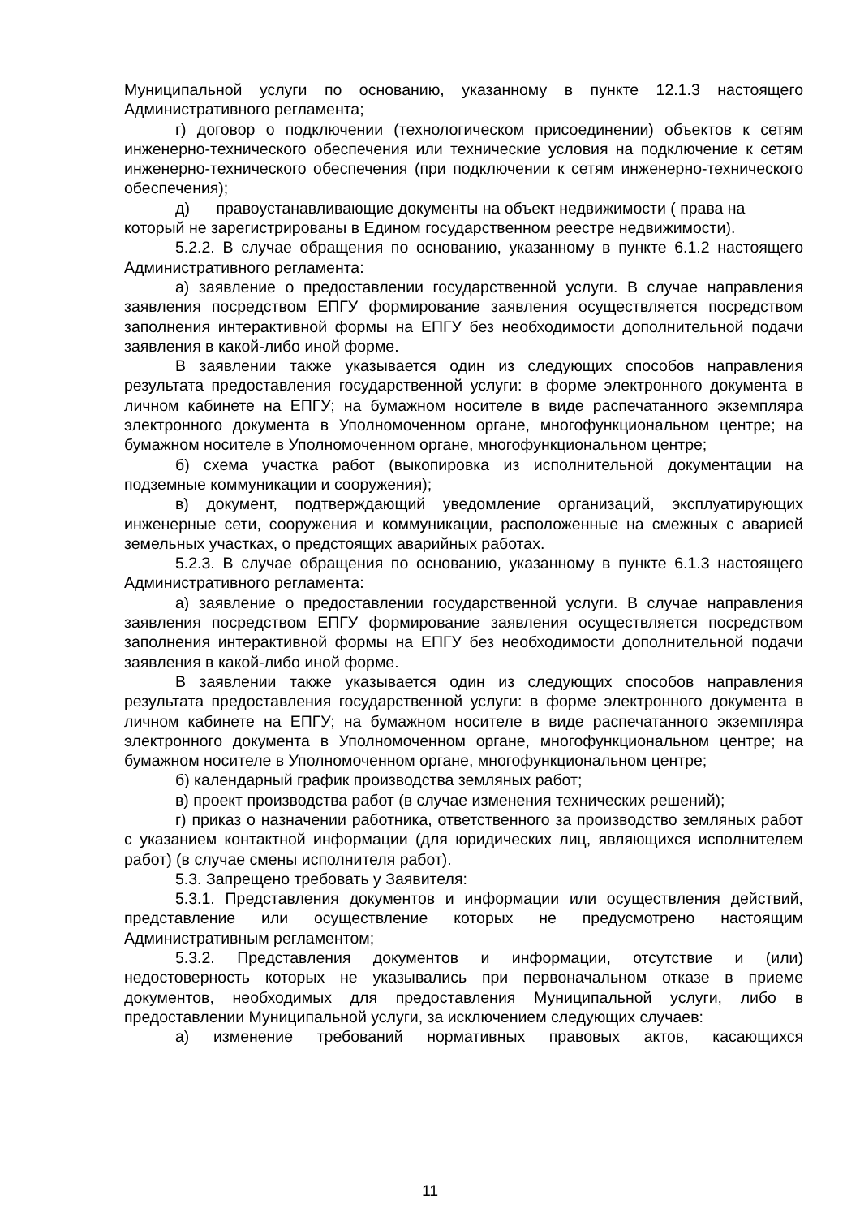Муниципальной услуги по основанию, указанному в пункте 12.1.3 настоящего Административного регламента;
г) договор о подключении (технологическом присоединении) объектов к сетям инженерно-технического обеспечения или технические условия на подключение к сетям инженерно-технического обеспечения (при подключении к сетям инженерно-технического обеспечения);
д) правоустанавливающие документы на объект недвижимости ( права на который не зарегистрированы в Едином государственном реестре недвижимости).
5.2.2. В случае обращения по основанию, указанному в пункте 6.1.2 настоящего Административного регламента:
а) заявление о предоставлении государственной услуги. В случае направления заявления посредством ЕПГУ формирование заявления осуществляется посредством заполнения интерактивной формы на ЕПГУ без необходимости дополнительной подачи заявления в какой-либо иной форме.
В заявлении также указывается один из следующих способов направления результата предоставления государственной услуги: в форме электронного документа в личном кабинете на ЕПГУ; на бумажном носителе в виде распечатанного экземпляра электронного документа в Уполномоченном органе, многофункциональном центре; на бумажном носителе в Уполномоченном органе, многофункциональном центре;
б) схема участка работ (выкопировка из исполнительной документации на подземные коммуникации и сооружения);
в) документ, подтверждающий уведомление организаций, эксплуатирующих инженерные сети, сооружения и коммуникации, расположенные на смежных с аварией земельных участках, о предстоящих аварийных работах.
5.2.3. В случае обращения по основанию, указанному в пункте 6.1.3 настоящего Административного регламента:
а) заявление о предоставлении государственной услуги. В случае направления заявления посредством ЕПГУ формирование заявления осуществляется посредством заполнения интерактивной формы на ЕПГУ без необходимости дополнительной подачи заявления в какой-либо иной форме.
В заявлении также указывается один из следующих способов направления результата предоставления государственной услуги: в форме электронного документа в личном кабинете на ЕПГУ; на бумажном носителе в виде распечатанного экземпляра электронного документа в Уполномоченном органе, многофункциональном центре; на бумажном носителе в Уполномоченном органе, многофункциональном центре;
б) календарный график производства земляных работ;
в) проект производства работ (в случае изменения технических решений);
г) приказ о назначении работника, ответственного за производство земляных работ с указанием контактной информации (для юридических лиц, являющихся исполнителем работ) (в случае смены исполнителя работ).
5.3. Запрещено требовать у Заявителя:
5.3.1. Представления документов и информации или осуществления действий, представление или осуществление которых не предусмотрено настоящим Административным регламентом;
5.3.2. Представления документов и информации, отсутствие и (или) недостоверность которых не указывались при первоначальном отказе в приеме документов, необходимых для предоставления Муниципальной услуги, либо в предоставлении Муниципальной услуги, за исключением следующих случаев:
а) изменение требований нормативных правовых актов, касающихся
11